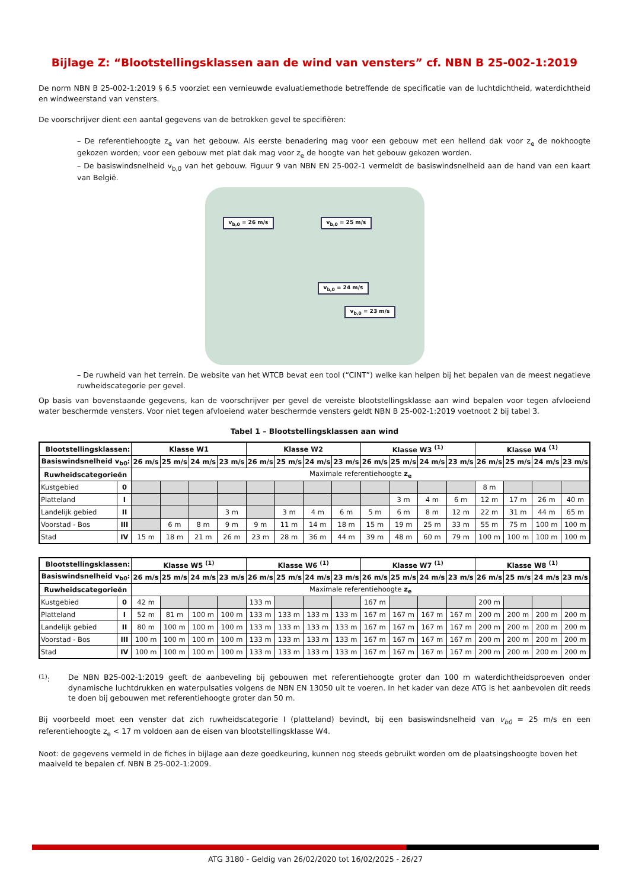Bijlage Z: “Blootstellingsklassen aan de wind van vensters” cf. NBN B 25-002-1:2019
De norm NBN B 25-002-1:2019 § 6.5 voorziet een vernieuwde evaluatiemethode betreffende de specificatie van de luchtdichtheid, waterdichtheid en windweerstand van vensters.
De voorschrijver dient een aantal gegevens van de betrokken gevel te specifiëren:
– De referentiehoogte z<sub>e</sub> van het gebouw. Als eerste benadering mag voor een gebouw met een hellend dak voor z<sub>e</sub> de nokhoogte gekozen worden; voor een gebouw met plat dak mag voor z<sub>e</sub> de hoogte van het gebouw gekozen worden.
– De basiswindsnelheid v<sub>b,0</sub> van het gebouw. Figuur 9 van NBN EN 25-002-1 vermeldt de basiswindsnelheid aan de hand van een kaart van België.
v<sub>b,0</sub> = 26 m/s v<sub>b,0</sub> = 25 m/s
v<sub>b,0</sub> = 24 m/s
v<sub>b,0</sub> = 23 m/s
– De ruwheid van het terrein. De website van het WTCB bevat een tool (“CINT”) welke kan helpen bij het bepalen van de meest negatieve ruwheidscategorie per gevel.
Op basis van bovenstaande gegevens, kan de voorschrijver per gevel de vereiste blootstellingsklasse aan wind bepalen voor tegen afvloeiend water beschermde vensters. Voor niet tegen afvloeiend water beschermde vensters geldt NBN B 25-002-1:2019 voetnoot 2 bij tabel 3.
Tabel 1 – Blootstellingsklassen aan wind
| Blootstellingsklassen: | | Klasse W1 | | | | Klasse W2 | | | | Klasse W3 <sup>(1)</sup> | | | | Klasse W4 <sup>(1)</sup> | | | |
| --- | --- | --- | --- | --- | --- | --- | --- | --- | --- | --- | --- | --- | --- | --- | --- | --- | --- |
| Basiswindsnelheid v<sub>b0</sub>: | | 26 m/s | 25 m/s | 24 m/s | 23 m/s | 26 m/s | 25 m/s | 24 m/s | 23 m/s | 26 m/s | 25 m/s | 24 m/s | 23 m/s | 26 m/s | 25 m/s | 24 m/s | 23 m/s |
| Ruwheidscategorieën | | Maximale referentiehoogte z<sub>e</sub> | | | | | | | | | | | | | | | |
| Kustgebied | 0 | | | | | | | | | | | | | 8 m | | | |
| Platteland | I | | | | | | | | | | 3 m | 4 m | 6 m | 12 m | 17 m | 26 m | 40 m |
| Landelijk gebied | II | | | | 3 m | | 3 m | 4 m | 6 m | 5 m | 6 m | 8 m | 12 m | 22 m | 31 m | 44 m | 65 m |
| Voorstad - Bos | III | | 6 m | 8 m | 9 m | 9 m | 11 m | 14 m | 18 m | 15 m | 19 m | 25 m | 33 m | 55 m | 75 m | 100 m | 100 m |
| Stad | IV | 15 m | 18 m | 21 m | 26 m | 23 m | 28 m | 36 m | 44 m | 39 m | 48 m | 60 m | 79 m | 100 m | 100 m | 100 m | 100 m |
| Blootstellingsklassen: | | Klasse W5 <sup>(1)</sup> | | | | Klasse W6 <sup>(1)</sup> | | | | Klasse W7 <sup>(1)</sup> | | | | Klasse W8 <sup>(1)</sup> | | | |
| --- | --- | --- | --- | --- | --- | --- | --- | --- | --- | --- | --- | --- | --- | --- | --- | --- | --- |
| Basiswindsnelheid v<sub>b0</sub>: | | 26 m/s | 25 m/s | 24 m/s | 23 m/s | 26 m/s | 25 m/s | 24 m/s | 23 m/s | 26 m/s | 25 m/s | 24 m/s | 23 m/s | 26 m/s | 25 m/s | 24 m/s | 23 m/s |
| Ruwheidscategorieën | | Maximale referentiehoogte z<sub>e</sub> | | | | | | | | | | | | | | | |
| Kustgebied | 0 | 42 m | | | | 133 m | | | | 167 m | | | | 200 m | | | |
| Platteland | I | 52 m | 81 m | 100 m | 100 m | 133 m | 133 m | 133 m | 133 m | 167 m | 167 m | 167 m | 167 m | 200 m | 200 m | 200 m | 200 m |
| Landelijk gebied | II | 80 m | 100 m | 100 m | 100 m | 133 m | 133 m | 133 m | 133 m | 167 m | 167 m | 167 m | 167 m | 200 m | 200 m | 200 m | 200 m |
| Voorstad - Bos | III | 100 m | 100 m | 100 m | 100 m | 133 m | 133 m | 133 m | 133 m | 167 m | 167 m | 167 m | 167 m | 200 m | 200 m | 200 m | 200 m |
| Stad | IV | 100 m | 100 m | 100 m | 100 m | 133 m | 133 m | 133 m | 133 m | 167 m | 167 m | 167 m | 167 m | 200 m | 200 m | 200 m | 200 m |
<sup>(1)</sup>: De NBN B25-002-1:2019 geeft de aanbeveling bij gebouwen met referentiehoogte groter dan 100 m waterdichtheidsproeven onder dynamische luchtdrukken en waterpulsaties volgens de NBN EN 13050 uit te voeren. In het kader van deze ATG is het aanbevolen dit reeds te doen bij gebouwen met referentiehoogte groter dan 50 m.
Bij voorbeeld moet een venster dat zich ruwheidscategorie I (platteland) bevindt, bij een basiswindsnelheid van v<sub>b0</sub> = 25 m/s en een referentiehoogte z<sub>e</sub> < 17 m voldoen aan de eisen van blootstellingsklasse W4.
Noot: de gegevens vermeld in de fiches in bijlage aan deze goedkeuring, kunnen nog steeds gebruikt worden om de plaatsingshoogte boven het maaiveld te bepalen cf. NBN B 25-002-1:2009.
ATG 3180 - Geldig van 26/02/2020 tot 16/02/2025 - 26/27